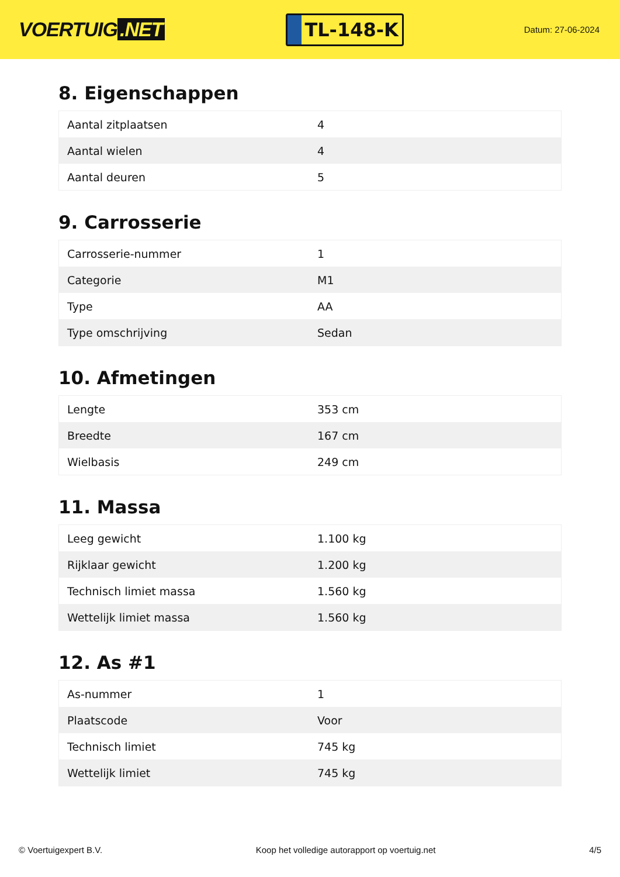VOERTUIG.NET
TL-148-K
Datum: 27-06-2024
8. Eigenschappen
| Aantal zitplaatsen | 4 |
| Aantal wielen | 4 |
| Aantal deuren | 5 |
9. Carrosserie
| Carrosserie-nummer | 1 |
| Categorie | M1 |
| Type | AA |
| Type omschrijving | Sedan |
10. Afmetingen
| Lengte | 353 cm |
| Breedte | 167 cm |
| Wielbasis | 249 cm |
11. Massa
| Leeg gewicht | 1.100 kg |
| Rijklaar gewicht | 1.200 kg |
| Technisch limiet massa | 1.560 kg |
| Wettelijk limiet massa | 1.560 kg |
12. As #1
| As-nummer | 1 |
| Plaatscode | Voor |
| Technisch limiet | 745 kg |
| Wettelijk limiet | 745 kg |
© Voertuigexpert B.V. Koop het volledige autorapport op voertuig.net 4/5